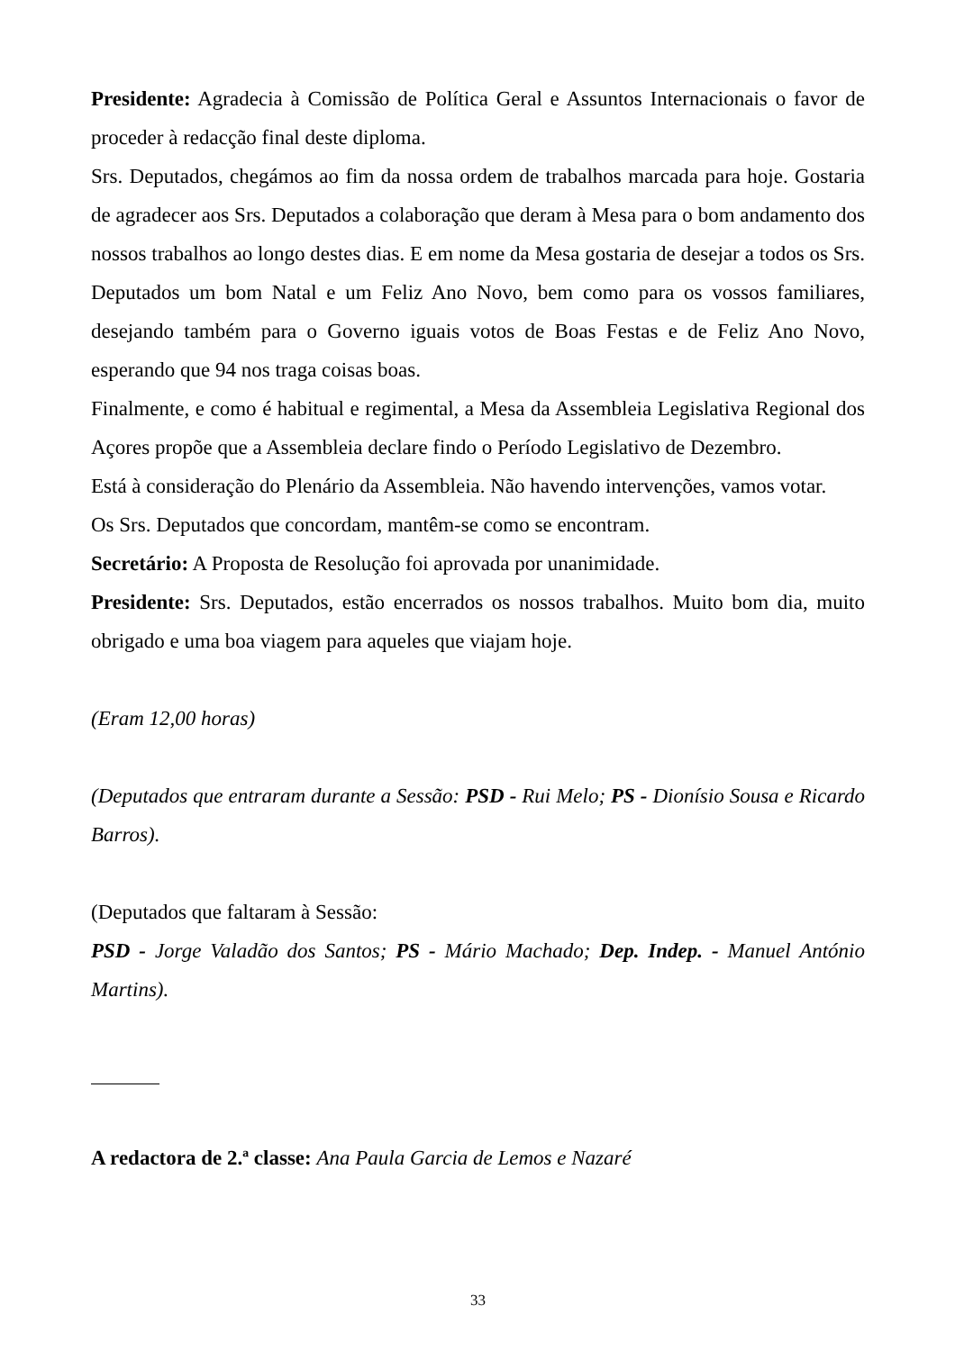Presidente: Agradecia à Comissão de Política Geral e Assuntos Internacionais o favor de proceder à redacção final deste diploma.
Srs. Deputados, chegámos ao fim da nossa ordem de trabalhos marcada para hoje. Gostaria de agradecer aos Srs. Deputados a colaboração que deram à Mesa para o bom andamento dos nossos trabalhos ao longo destes dias. E em nome da Mesa gostaria de desejar a todos os Srs. Deputados um bom Natal e um Feliz Ano Novo, bem como para os vossos familiares, desejando também para o Governo iguais votos de Boas Festas e de Feliz Ano Novo, esperando que 94 nos traga coisas boas.
Finalmente, e como é habitual e regimental, a Mesa da Assembleia Legislativa Regional dos Açores propõe que a Assembleia declare findo o Período Legislativo de Dezembro.
Está à consideração do Plenário da Assembleia. Não havendo intervenções, vamos votar.
Os Srs. Deputados que concordam, mantêm-se como se encontram.
Secretário: A Proposta de Resolução foi aprovada por unanimidade.
Presidente: Srs. Deputados, estão encerrados os nossos trabalhos. Muito bom dia, muito obrigado e uma boa viagem para aqueles que viajam hoje.
(Eram 12,00 horas)
(Deputados que entraram durante a Sessão: PSD - Rui Melo; PS - Dionísio Sousa e Ricardo Barros).
(Deputados que faltaram à Sessão:
PSD - Jorge Valadão dos Santos; PS - Mário Machado; Dep. Indep. - Manuel António Martins).
A redactora de 2.ª classe: Ana Paula Garcia de Lemos e Nazaré
33